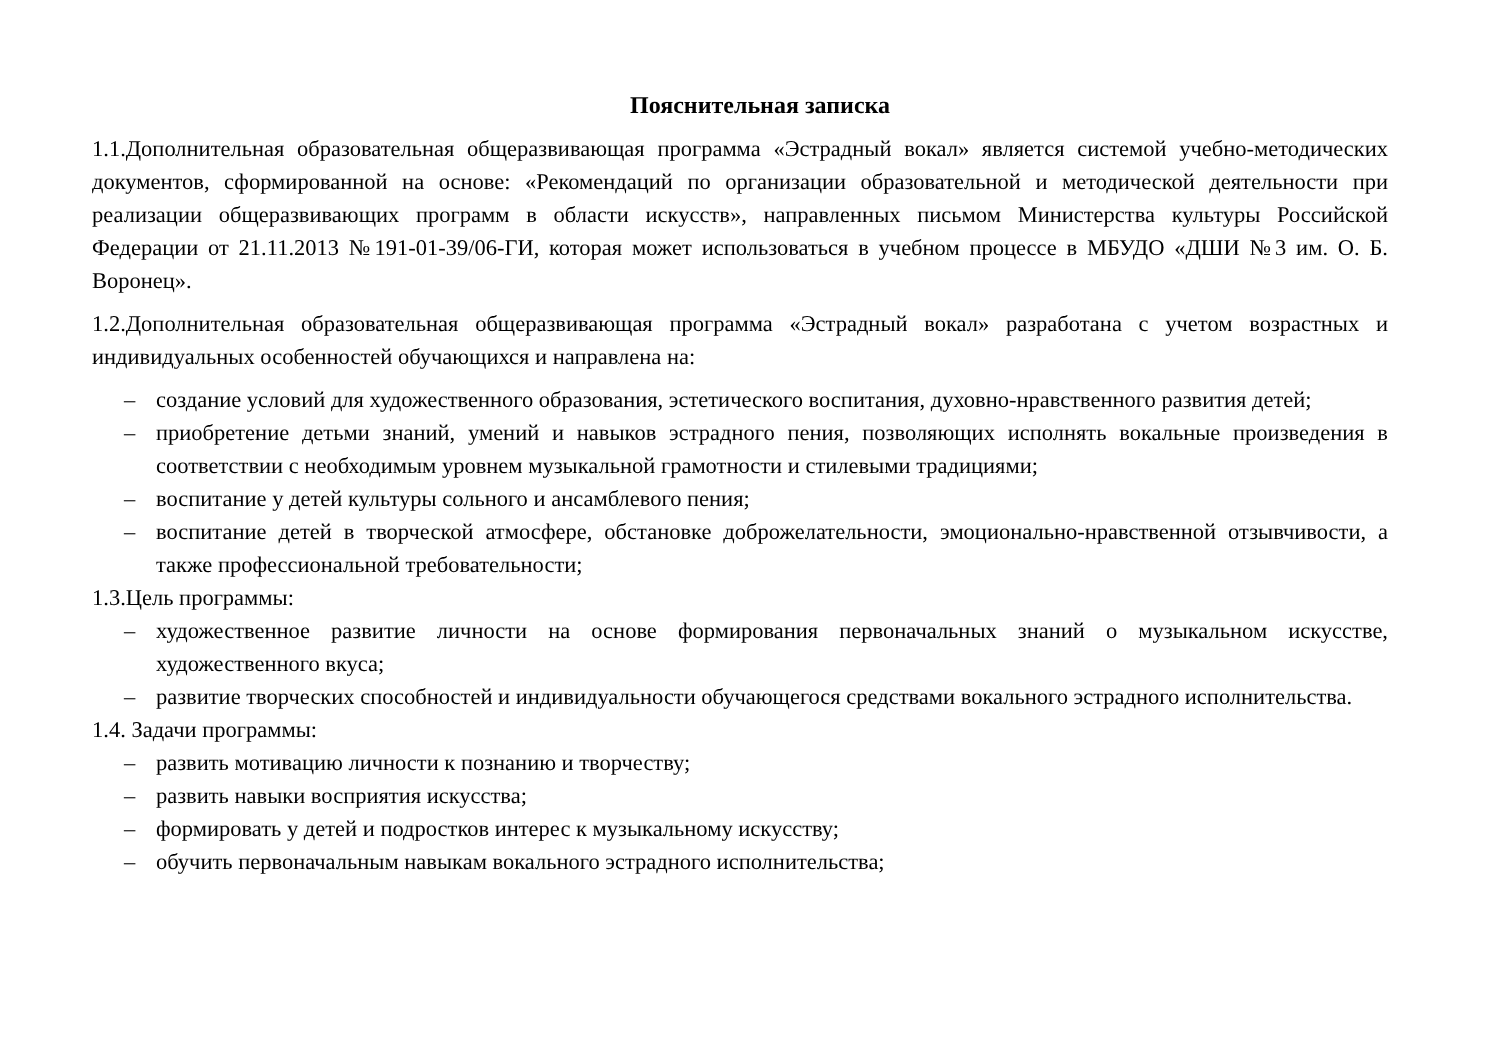Пояснительная записка
1.1.Дополнительная образовательная общеразвивающая программа «Эстрадный вокал» является системой учебно-методических документов, сформированной на основе: «Рекомендаций по организации образовательной и методической деятельности при реализации общеразвивающих программ в области искусств», направленных письмом Министерства культуры Российской Федерации от 21.11.2013 №191-01-39/06-ГИ, которая может использоваться в учебном процессе в МБУДО «ДШИ №3 им. О. Б. Воронец».
1.2.Дополнительная образовательная общеразвивающая программа «Эстрадный вокал» разработана с учетом возрастных и индивидуальных особенностей обучающихся и направлена на:
– создание условий для художественного образования, эстетического воспитания, духовно-нравственного развития детей;
– приобретение детьми знаний, умений и навыков эстрадного пения, позволяющих исполнять вокальные произведения в соответствии с необходимым уровнем музыкальной грамотности и стилевыми традициями;
– воспитание у детей культуры сольного и ансамблевого пения;
– воспитание детей в творческой атмосфере, обстановке доброжелательности, эмоционально-нравственной отзывчивости, а также профессиональной требовательности;
1.3.Цель программы:
– художественное развитие личности на основе формирования первоначальных знаний о музыкальном искусстве, художественного вкуса;
– развитие творческих способностей и индивидуальности обучающегося средствами вокального эстрадного исполнительства.
1.4. Задачи программы:
– развить мотивацию личности к познанию и творчеству;
– развить навыки восприятия искусства;
– формировать у детей и подростков интерес к музыкальному искусству;
– обучить первоначальным навыкам вокального эстрадного исполнительства;